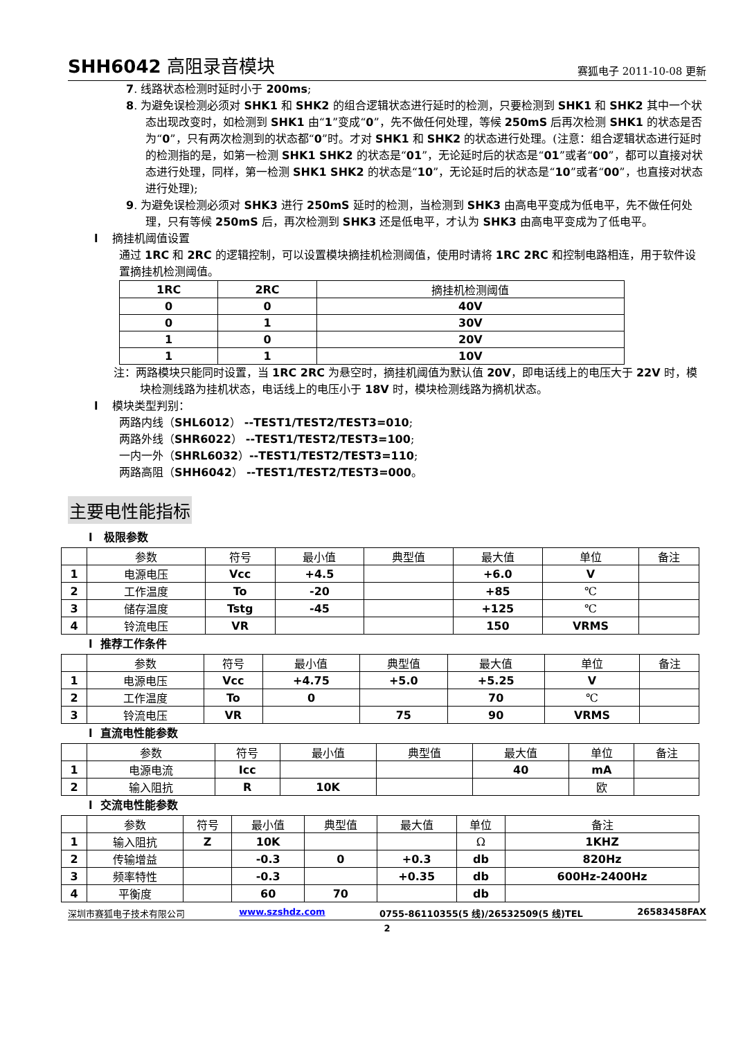SHH6042 高阻录音模块 赛狐电子 2011-10-08 更新
7. 线路状态检测时延时小于 200ms;
8. 为避免误检测必须对 SHK1 和 SHK2 的组合逻辑状态进行延时的检测，只要检测到 SHK1 和 SHK2 其中一个状态出现改变时，如检测到 SHK1 由“1”变成“0”，先不做任何处理，等候 250mS 后再次检测 SHK1 的状态是否为“0”，只有两次检测到的状态都“0”时。才对 SHK1 和 SHK2 的状态进行处理。(注意：组合逻辑状态进行延时的检测指的是，如第一检测 SHK1 SHK2 的状态是“01”，无论延时后的状态是“01”或者“00”，都可以直接对状态进行处理，同样，第一检测 SHK1 SHK2 的状态是“10”，无论延时后的状态是“10”或者“00”，也直接对状态进行处理);
9. 为避免误检测必须对 SHK3 进行 250mS 延时的检测，当检测到 SHK3 由高电平变成为低电平，先不做任何处理，只有等候 250mS 后，再次检测到 SHK3 还是低电平，才认为 SHK3 由高电平变成为了低电平。
l 摘挂机阈值设置
通过 1RC 和 2RC 的逻辑控制，可以设置模块摘挂机检测阈值，使用时请将 1RC 2RC 和控制电路相连，用于软件设置摘挂机检测阈值。
| 1RC | 2RC | 摘挂机检测阈值 |
| 0 | 0 | 40V |
| 0 | 1 | 30V |
| 1 | 0 | 20V |
| 1 | 1 | 10V |
注：两路模块只能同时设置，当 1RC 2RC 为悬空时，摘挂机阈值为默认值 20V，即电话线上的电压大于 22V 时，模块检测线路为挂机状态，电话线上的电压小于 18V 时，模块检测线路为摘机状态。
l 模块类型判别：
两路内线（SHL6012） --TEST1/TEST2/TEST3=010;
两路外线（SHR6022） --TEST1/TEST2/TEST3=100;
一内一外（SHRL6032）--TEST1/TEST2/TEST3=110;
两路高阻（SHH6042） --TEST1/TEST2/TEST3=000。
主要电性能指标
l 极限参数
| | 参数 | 符号 | 最小值 | 典型值 | 最大值 | 单位 | 备注 |
| 1 | 电源电压 | Vcc | +4.5 | | +6.0 | V | |
| 2 | 工作温度 | To | -20 | | +85 | ℃ | |
| 3 | 储存温度 | Tstg | -45 | | +125 | ℃ | |
| 4 | 铃流电压 | VR | | | 150 | VRMS | |
l 推荐工作条件
| | 参数 | 符号 | 最小值 | 典型值 | 最大值 | 单位 | 备注 |
| 1 | 电源电压 | Vcc | +4.75 | +5.0 | +5.25 | V | |
| 2 | 工作温度 | To | 0 | | 70 | ℃ | |
| 3 | 铃流电压 | VR | | 75 | 90 | VRMS | |
l 直流电性能参数
| | 参数 | 符号 | 最小值 | 典型值 | 最大值 | 单位 | 备注 |
| 1 | 电源电流 | Icc | | | 40 | mA | |
| 2 | 输入阻抗 | R | 10K | | | 欧 | |
l 交流电性能参数
| | 参数 | 符号 | 最小值 | 典型值 | 最大值 | 单位 | 备注 |
| 1 | 输入阻抗 | Z | 10K | | | Ω | 1KHZ |
| 2 | 传输增益 | | -0.3 | 0 | +0.3 | db | 820Hz |
| 3 | 频率特性 | | -0.3 | | +0.35 | db | 600Hz-2400Hz |
| 4 | 平衡度 | | 60 | 70 | | db | |
深圳市赛狐电子技术有限公司 www.szshdz.com 0755-86110355(5 线)/26532509(5 线)TEL 26583458FAX
2